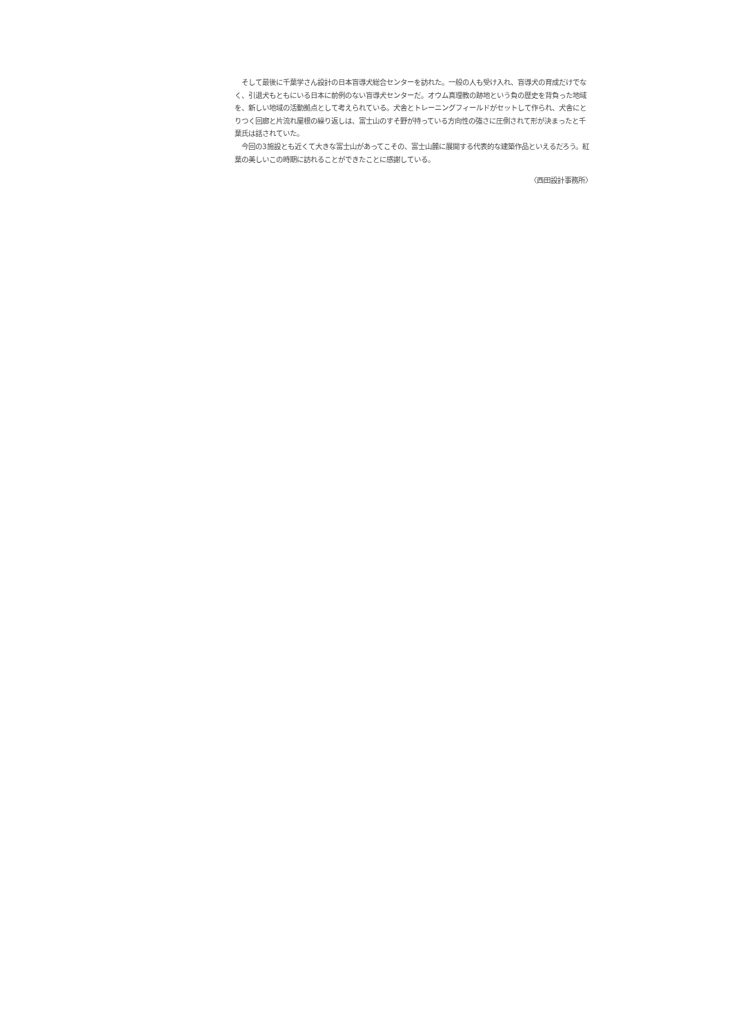そして最後に千葉学さん設計の日本盲導犬総合センターを訪れた。一般の人も受け入れ、盲導犬の育成だけでなく、引退犬もともにいる日本に前例のない盲導犬センターだ。オウム真理教の跡地という負の歴史を背負った地域を、新しい地域の活動拠点として考えられている。犬舎とトレーニングフィールドがセットして作られ、犬舎にとりつく回廊と片流れ屋根の繰り返しは、富士山のすそ野が持っている方向性の強さに圧倒されて形が決まったと千葉氏は話されていた。
　今回の3施設とも近くて大きな富士山があってこその、富士山麓に展開する代表的な建築作品といえるだろう。紅葉の美しいこの時期に訪れることができたことに感謝している。
〈西田設計事務所〉